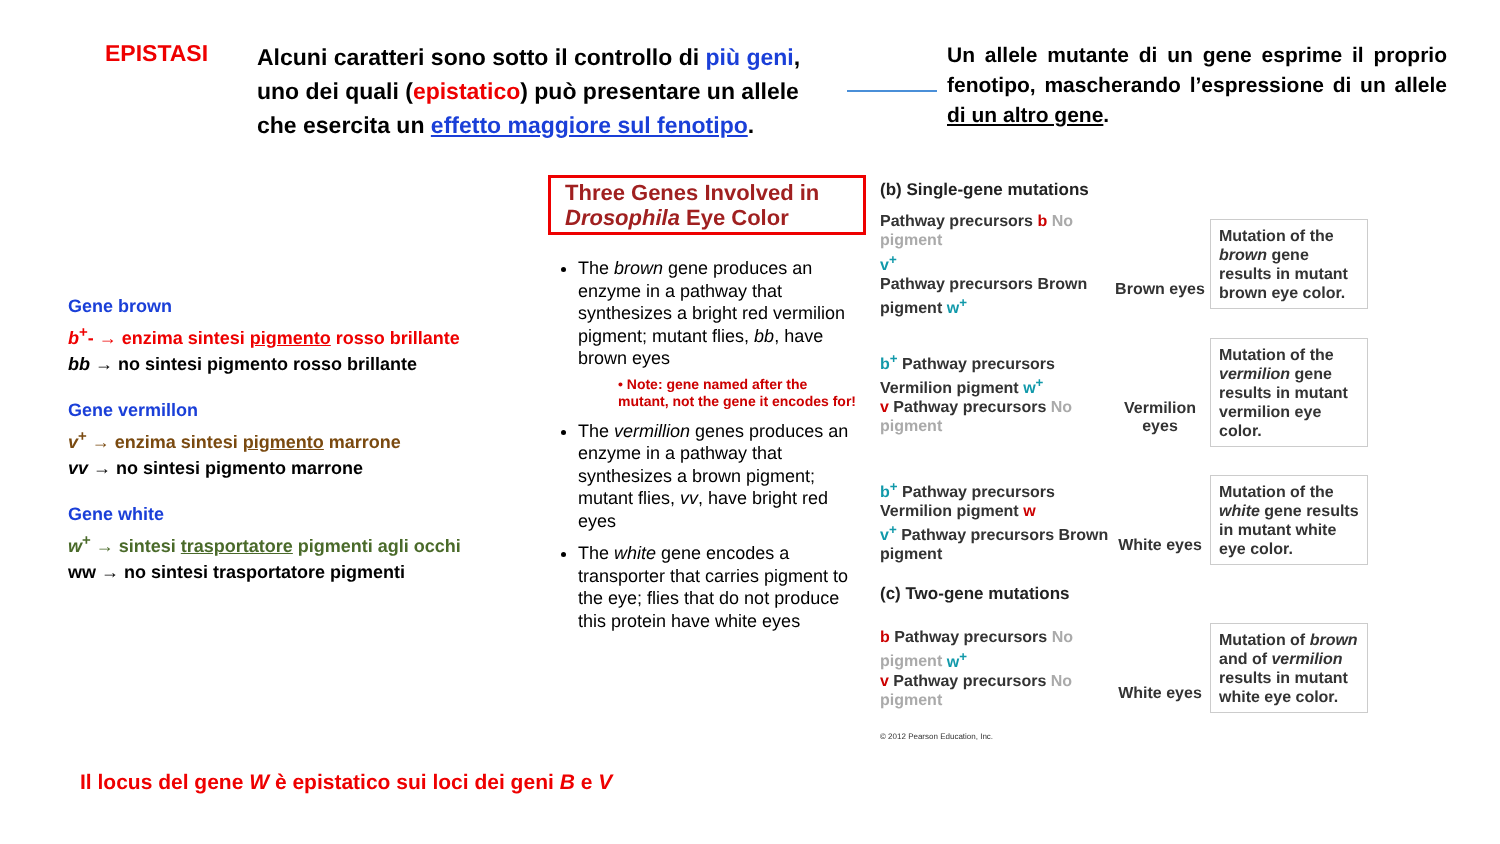EPISTASI
Alcuni caratteri sono sotto il controllo di più geni, uno dei quali (epistatico) può presentare un allele che esercita un effetto maggiore sul fenotipo.
Un allele mutante di un gene esprime il proprio fenotipo, mascherando l’espressione di un allele di un altro gene.
Gene brown
b<sup>+</sup>- → enzima sintesi pigmento rosso brillante
bb → no sintesi pigmento rosso brillante
Gene vermillon
v<sup>+</sup> → enzima sintesi pigmento marrone
vv → no sintesi pigmento marrone
Gene white
w<sup>+</sup> → sintesi trasportatore pigmenti agli occhi
ww → no sintesi trasportatore pigmenti
Three Genes Involved in Drosophila Eye Color
The brown gene produces an enzyme in a pathway that synthesizes a bright red vermilion pigment; mutant flies, bb, have brown eyes
• Note: gene named after the mutant, not the gene it encodes for!
The vermillion genes produces an enzyme in a pathway that synthesizes a brown pigment; mutant flies, vv, have bright red eyes
The white gene encodes a transporter that carries pigment to the eye; flies that do not produce this protein have white eyes
(b) Single-gene mutations
Pathway precursors b No pigment
v<sup>+</sup>
Pathway precursors Brown pigment w<sup>+</sup>
Brown eyes
Mutation of the brown gene results in mutant brown eye color.
b<sup>+</sup> Pathway precursors Vermilion pigment w<sup>+</sup>
v Pathway precursors No pigment
Vermilion eyes
Mutation of the vermilion gene results in mutant vermilion eye color.
b<sup>+</sup> Pathway precursors Vermilion pigment w
v<sup>+</sup> Pathway precursors Brown pigment
White eyes
Mutation of the white gene results in mutant white eye color.
(c) Two-gene mutations
b Pathway precursors No pigment w<sup>+</sup>
v Pathway precursors No pigment
White eyes
Mutation of brown and of vermilion results in mutant white eye color.
© 2012 Pearson Education, Inc.
Il locus del gene W è epistatico sui loci dei geni B e V